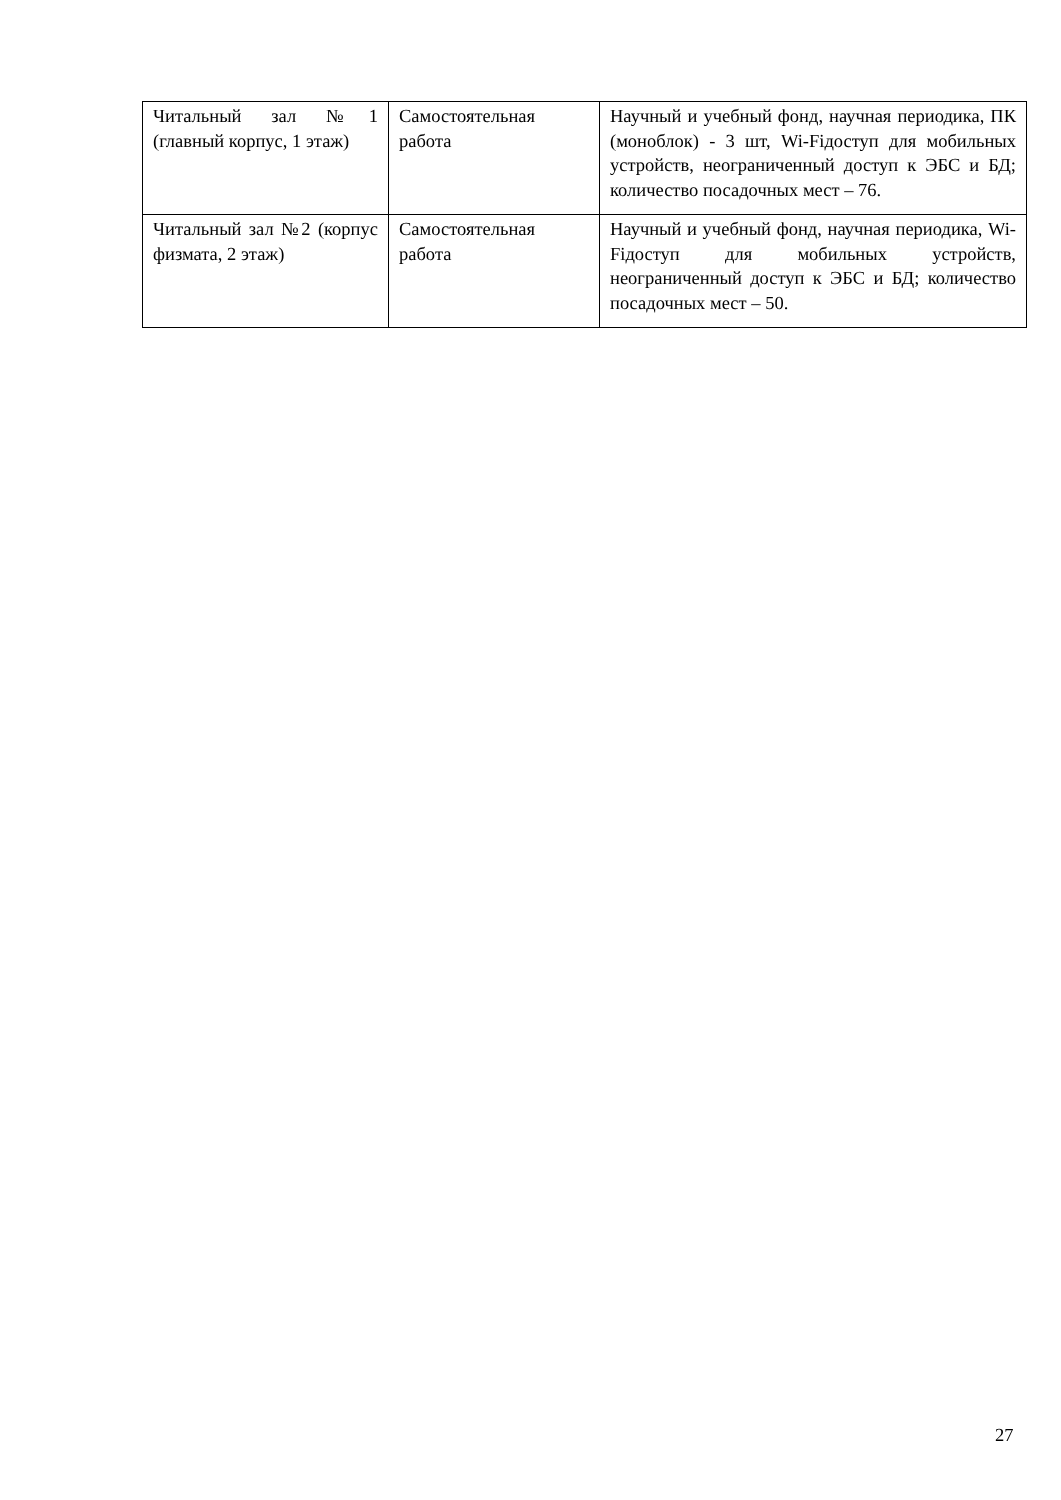| Читальный зал №1 (главный корпус, 1 этаж) | Самостоятельная работа | Научный и учебный фонд, научная периодика, ПК (моноблок) - 3 шт, Wi-Fiдоступ для мобильных устройств, неограниченный доступ к ЭБС и БД; количество посадочных мест – 76. |
| Читальный зал №2 (корпус физмата, 2 этаж) | Самостоятельная работа | Научный и учебный фонд, научная периодика, Wi-Fiдоступ для мобильных устройств, неограниченный доступ к ЭБС и БД; количество посадочных мест – 50. |
27